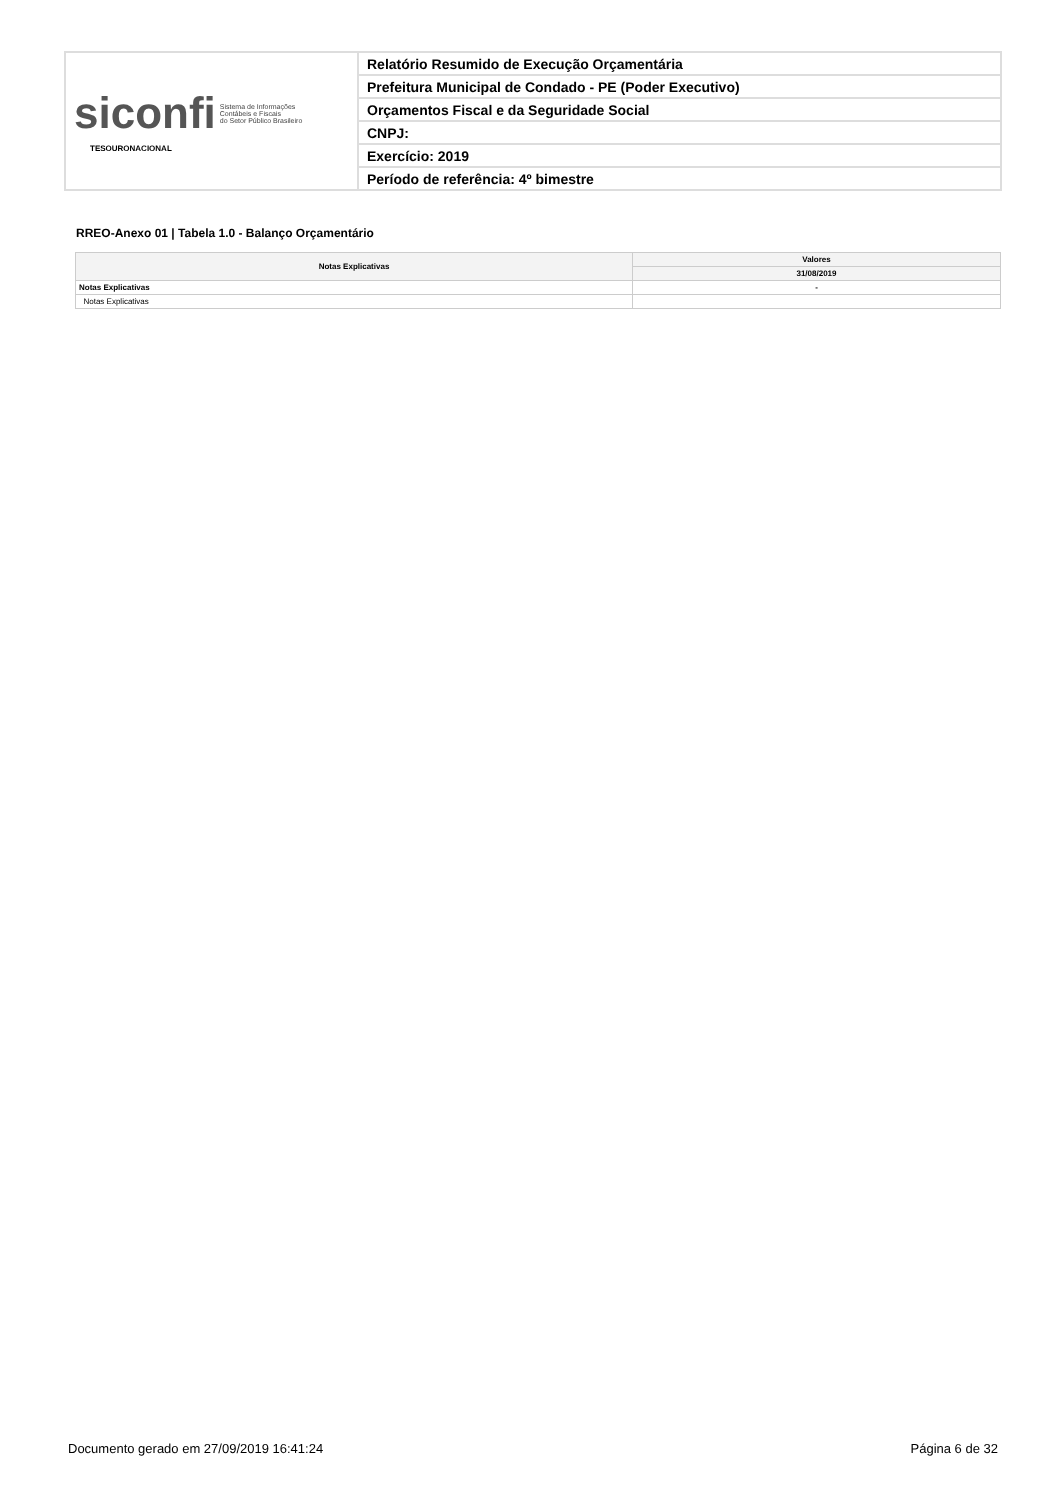| siconfi Sistema de Informações Contábeis e Fiscais do Setor Público Brasileiro TESOURONACIONAL | Relatório Resumido de Execução Orçamentária |
| | Prefeitura Municipal de Condado - PE (Poder Executivo) |
| | Orçamentos Fiscal e da Seguridade Social |
| | CNPJ: |
| | Exercício: 2019 |
| | Período de referência: 4º bimestre |
RREO-Anexo 01 | Tabela 1.0 - Balanço Orçamentário
| Notas Explicativas | Valores |
| --- | --- |
| | 31/08/2019 |
| Notas Explicativas | - |
| Notas Explicativas | |
Documento gerado em 27/09/2019 16:41:24 Página 6 de 32